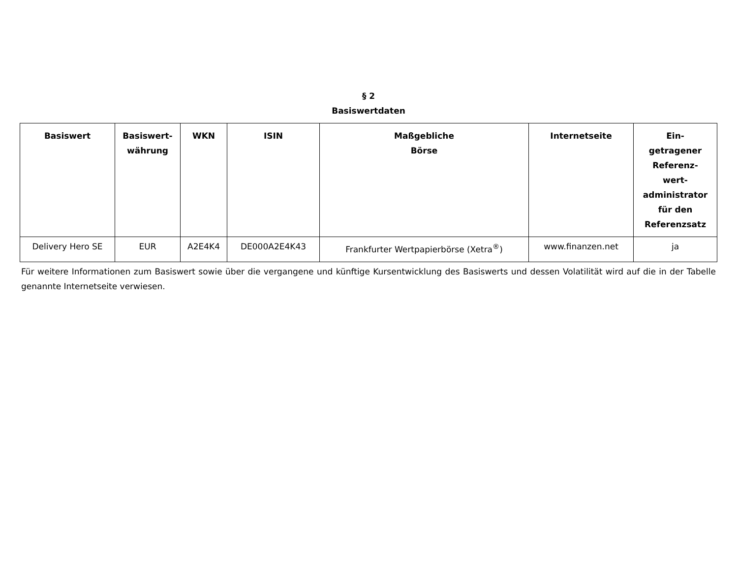§ 2
Basiswertdaten
| Basiswert | Basiswert- währung | WKN | ISIN | Maßgebliche Börse | Internetseite | Ein- getragener Referenz- wert- administrator für den Referenzsatz |
| --- | --- | --- | --- | --- | --- | --- |
| Delivery Hero SE | EUR | A2E4K4 | DE000A2E4K43 | Frankfurter Wertpapierbörse (Xetra<sup>®</sup>) | www.finanzen.net | ja |
Für weitere Informationen zum Basiswert sowie über die vergangene und künftige Kursentwicklung des Basiswerts und dessen Volatilität wird auf die in der Tabelle genannte Internetseite verwiesen.